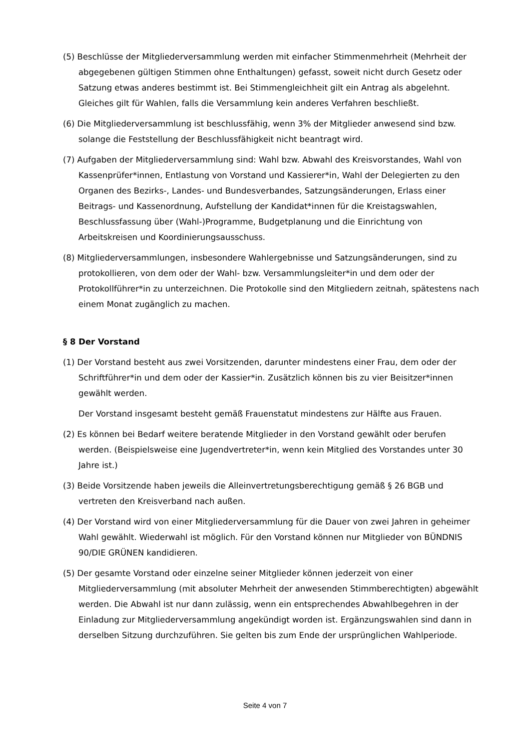(5) Beschlüsse der Mitgliederversammlung werden mit einfacher Stimmenmehrheit (Mehrheit der abgegebenen gültigen Stimmen ohne Enthaltungen) gefasst, soweit nicht durch Gesetz oder Satzung etwas anderes bestimmt ist. Bei Stimmengleichheit gilt ein Antrag als abgelehnt. Gleiches gilt für Wahlen, falls die Versammlung kein anderes Verfahren beschließt.
(6) Die Mitgliederversammlung ist beschlussfähig, wenn 3% der Mitglieder anwesend sind bzw. solange die Feststellung der Beschlussfähigkeit nicht beantragt wird.
(7) Aufgaben der Mitgliederversammlung sind: Wahl bzw. Abwahl des Kreisvorstandes, Wahl von Kassenprüfer*innen, Entlastung von Vorstand und Kassierer*in, Wahl der Delegierten zu den Organen des Bezirks-, Landes- und Bundesverbandes, Satzungsänderungen, Erlass einer Beitrags- und Kassenordnung, Aufstellung der Kandidat*innen für die Kreistagswahlen, Beschlussfassung über (Wahl-)Programme, Budgetplanung und die Einrichtung von Arbeitskreisen und Koordinierungsausschuss.
(8) Mitgliederversammlungen, insbesondere Wahlergebnisse und Satzungsänderungen, sind zu protokollieren, von dem oder der Wahl- bzw. Versammlungsleiter*in und dem oder der Protokollführer*in zu unterzeichnen. Die Protokolle sind den Mitgliedern zeitnah, spätestens nach einem Monat zugänglich zu machen.
§ 8 Der Vorstand
(1) Der Vorstand besteht aus zwei Vorsitzenden, darunter mindestens einer Frau, dem oder der Schriftführer*in und dem oder der Kassier*in. Zusätzlich können bis zu vier Beisitzer*innen gewählt werden.
Der Vorstand insgesamt besteht gemäß Frauenstatut mindestens zur Hälfte aus Frauen.
(2) Es können bei Bedarf weitere beratende Mitglieder in den Vorstand gewählt oder berufen werden. (Beispielsweise eine Jugendvertreter*in, wenn kein Mitglied des Vorstandes unter 30 Jahre ist.)
(3) Beide Vorsitzende haben jeweils die Alleinvertretungsberechtigung gemäß § 26 BGB und vertreten den Kreisverband nach außen.
(4) Der Vorstand wird von einer Mitgliederversammlung für die Dauer von zwei Jahren in geheimer Wahl gewählt. Wiederwahl ist möglich. Für den Vorstand können nur Mitglieder von BÜNDNIS 90/DIE GRÜNEN kandidieren.
(5) Der gesamte Vorstand oder einzelne seiner Mitglieder können jederzeit von einer Mitgliederversammlung (mit absoluter Mehrheit der anwesenden Stimmberechtigten) abgewählt werden. Die Abwahl ist nur dann zulässig, wenn ein entsprechendes Abwahlbegehren in der Einladung zur Mitgliederversammlung angekündigt worden ist. Ergänzungswahlen sind dann in derselben Sitzung durchzuführen. Sie gelten bis zum Ende der ursprünglichen Wahlperiode.
Seite 4 von 7